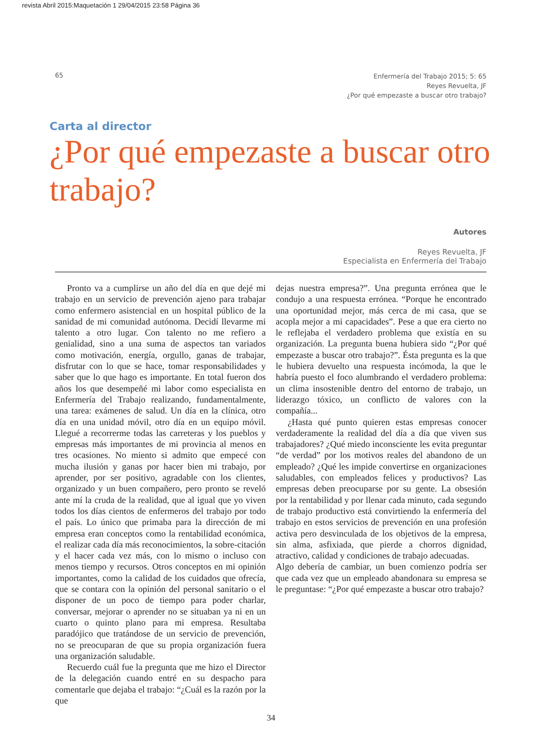revista Abril 2015:Maquetación 1 29/04/2015 23:58 Página 36
65
Enfermería del Trabajo 2015; 5: 65
Reyes Revuelta, JF
¿Por qué empezaste a buscar otro trabajo?
Carta al director
¿Por qué empezaste a buscar otro trabajo?
Autores
Reyes Revuelta, JF
Especialista en Enfermería del Trabajo
Pronto va a cumplirse un año del día en que dejé mi trabajo en un servicio de prevención ajeno para trabajar como enfermero asistencial en un hospital público de la sanidad de mi comunidad autónoma. Decidí llevarme mi talento a otro lugar. Con talento no me refiero a genialidad, sino a una suma de aspectos tan variados como motivación, energía, orgullo, ganas de trabajar, disfrutar con lo que se hace, tomar responsabilidades y saber que lo que hago es importante. En total fueron dos años los que desempeñé mi labor como especialista en Enfermería del Trabajo realizando, fundamentalmente, una tarea: exámenes de salud. Un día en la clínica, otro día en una unidad móvil, otro día en un equipo móvil. Llegué a recorrerme todas las carreteras y los pueblos y empresas más importantes de mi provincia al menos en tres ocasiones. No miento si admito que empecé con mucha ilusión y ganas por hacer bien mi trabajo, por aprender, por ser positivo, agradable con los clientes, organizado y un buen compañero, pero pronto se reveló ante mí la cruda de la realidad, que al igual que yo viven todos los días cientos de enfermeros del trabajo por todo el país. Lo único que primaba para la dirección de mi empresa eran conceptos como la rentabilidad económica, el realizar cada día más reconocimientos, la sobre-citación y el hacer cada vez más, con lo mismo o incluso con menos tiempo y recursos. Otros conceptos en mi opinión importantes, como la calidad de los cuidados que ofrecía, que se contara con la opinión del personal sanitario o el disponer de un poco de tiempo para poder charlar, conversar, mejorar o aprender no se situaban ya ni en un cuarto o quinto plano para mi empresa. Resultaba paradójico que tratándose de un servicio de prevención, no se preocuparan de que su propia organización fuera una organización saludable.
Recuerdo cuál fue la pregunta que me hizo el Director de la delegación cuando entré en su despacho para comentarle que dejaba el trabajo: “¿Cuál es la razón por la que
dejas nuestra empresa?”. Una pregunta errónea que le condujo a una respuesta errónea. “Porque he encontrado una oportunidad mejor, más cerca de mi casa, que se acopla mejor a mi capacidades”. Pese a que era cierto no le reflejaba el verdadero problema que existía en su organización. La pregunta buena hubiera sido “¿Por qué empezaste a buscar otro trabajo?”. Ésta pregunta es la que le hubiera devuelto una respuesta incómoda, la que le habría puesto el foco alumbrando el verdadero problema: un clima insostenible dentro del entorno de trabajo, un liderazgo tóxico, un conflicto de valores con la compañía...
¿Hasta qué punto quieren estas empresas conocer verdaderamente la realidad del día a día que viven sus trabajadores? ¿Qué miedo inconsciente les evita preguntar “de verdad” por los motivos reales del abandono de un empleado? ¿Qué les impide convertirse en organizaciones saludables, con empleados felices y productivos? Las empresas deben preocuparse por su gente. La obsesión por la rentabilidad y por llenar cada minuto, cada segundo de trabajo productivo está convirtiendo la enfermería del trabajo en estos servicios de prevención en una profesión activa pero desvinculada de los objetivos de la empresa, sin alma, asfixiada, que pierde a chorros dignidad, atractivo, calidad y condiciones de trabajo adecuadas.
Algo debería de cambiar, un buen comienzo podría ser que cada vez que un empleado abandonara su empresa se le preguntase: “¿Por qué empezaste a buscar otro trabajo?
34